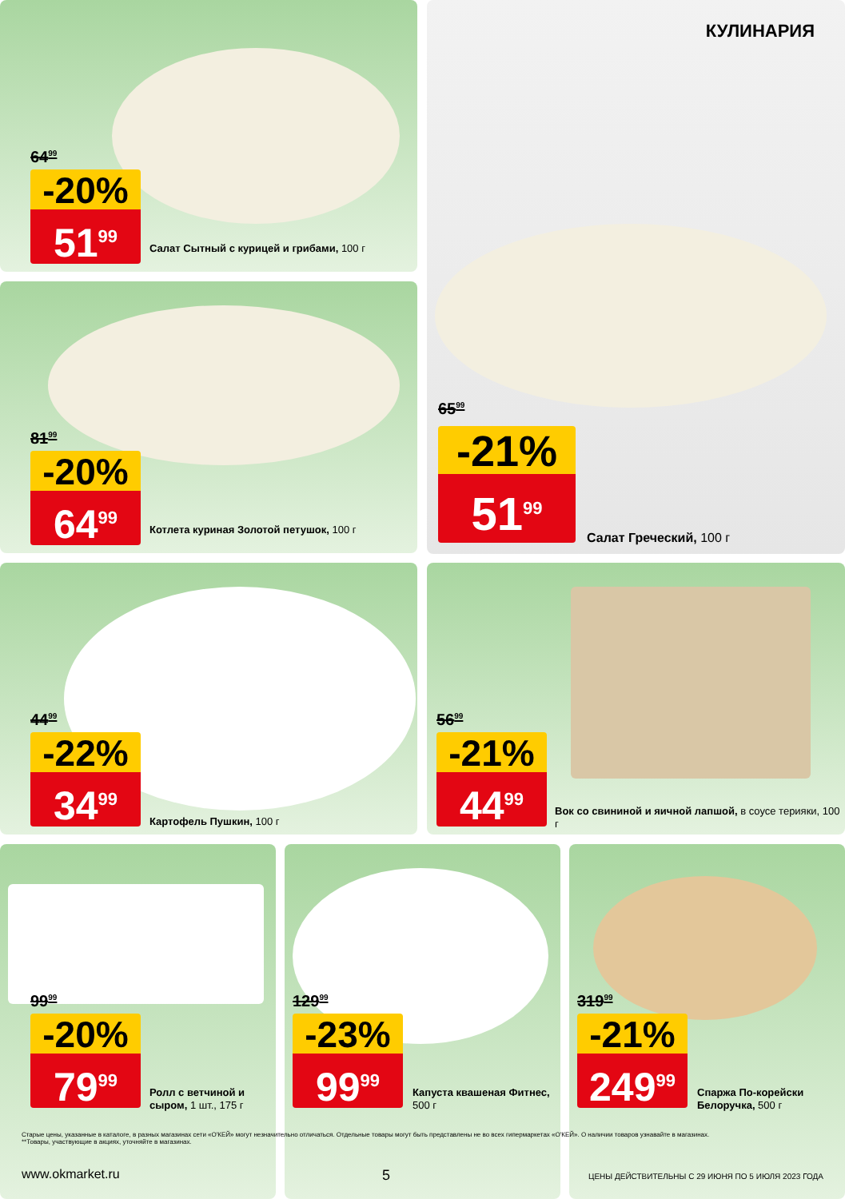64<sup>99</sup>
-20%
51<sup>99</sup>
Салат Сытный с курицей и грибами, 100 г
КУЛИНАРИЯ
65<sup>99</sup>
-21%
51<sup>99</sup>
Салат Греческий, 100 г
81<sup>99</sup>
-20%
64<sup>99</sup>
Котлета куриная Золотой петушок, 100 г
44<sup>99</sup>
-22%
34<sup>99</sup>
Картофель Пушкин, 100 г
56<sup>99</sup>
-21%
44<sup>99</sup>
Вок со свининой и яичной лапшой, в соусе терияки, 100 г
99<sup>99</sup>
-20%
79<sup>99</sup>
Ролл с ветчиной и сыром, 1 шт., 175 г
129<sup>99</sup>
-23%
99<sup>99</sup>
Капуста квашеная Фитнес, 500 г
319<sup>99</sup>
-21%
249<sup>99</sup>
Спаржа По-корейски Белоручка, 500 г
Старые цены, указанные в каталоге, в разных магазинах сети «О'КЕЙ» могут незначительно отличаться. Отдельные товары могут быть представлены не во всех гипермаркетах «О'КЕЙ». О наличии товаров узнавайте в магазинах.
**Товары, участвующие в акциях, уточняйте в магазинах.
www.okmarket.ru 5
ЦЕНЫ ДЕЙСТВИТЕЛЬНЫ С 29 ИЮНЯ ПО 5 ИЮЛЯ 2023 ГОДА